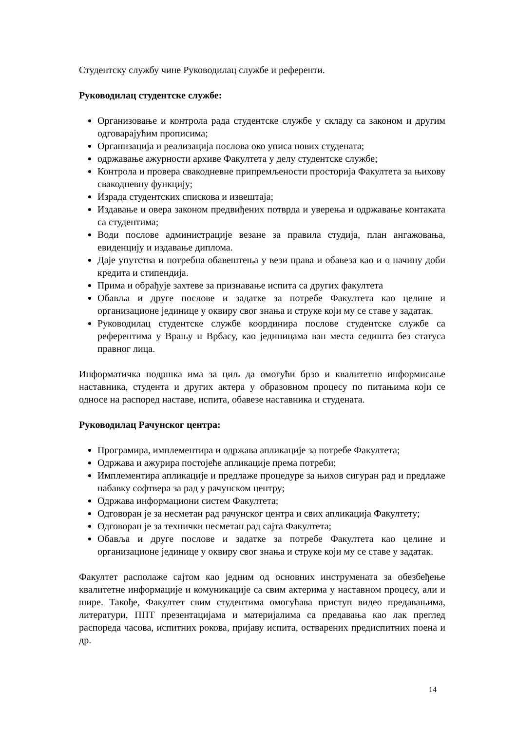Студентску службу чине Руководилац службе и референти.
Руководилац студентске службе:
Организовање и контрола рада студентске службе у складу са законом и другим одговарајућим прописима;
Организација и реализација послова око уписа нових студената;
одржавање ажурности архиве Факултета у делу студентске службе;
Контрола и провера свакодневне припремљености просторија Факултета за њихову свакодневну функцију;
Израда студентских спискова и извештаја;
Издавање и овера законом предвиђених потврда и уверења и одржавање контаката са студентима;
Води послове администрације везане за правила студија, план ангажовања, евиденцију и издавање диплома.
Даје упутства и потребна обавештења у вези права и обавеза као и о начину доби кредита и стипендија.
Прима и обрађује захтеве за признавање испита са других факултета
Обавља и друге послове и задатке за потребе Факултета као целине и организационе јединице у оквиру свог знања и струке који му се ставе у задатак.
Руководилац студентске службе координира послове студентске службе са референтима у Врању и Врбасу, као јединицама ван места седишта без статуса правног лица.
Информатичка подршка има за циљ да омогући брзо и квалитетно информисање наставника, студента и других актера у образовном процесу по питањима који се односе на распоред наставе, испита, обавезе наставника и студената.
Руководилац Рачунског центра:
Програмира, имплементира и одржава апликације за потребе Факултета;
Одржава и ажурира постојеће апликације према потреби;
Имплементира апликације и предлаже процедуре за њихов сигуран рад и предлаже набавку софтвера за рад у рачунском центру;
Одржава информациони систем Факултета;
Одговоран је за несметан рад рачунског центра и свих апликација Факултету;
Одговоран је за технички несметан рад сајта Факултета;
Обавља и друге послове и задатке за потребе Факултета као целине и организационе јединице у оквиру свог знања и струке који му се ставе у задатак.
Факултет располаже сајтом као једним од основних инструмената за обезбеђење квалитетне информације и комуникације са свим актерима у наставном процесу, али и шире. Такође, Факултет свим студентима омогућава приступ видео предавањима, литератури, ППТ презентацијама и материјалима са предавања као лак преглед распореда часова, испитних рокова, пријаву испита, остварених предиспитних поена и др.
14